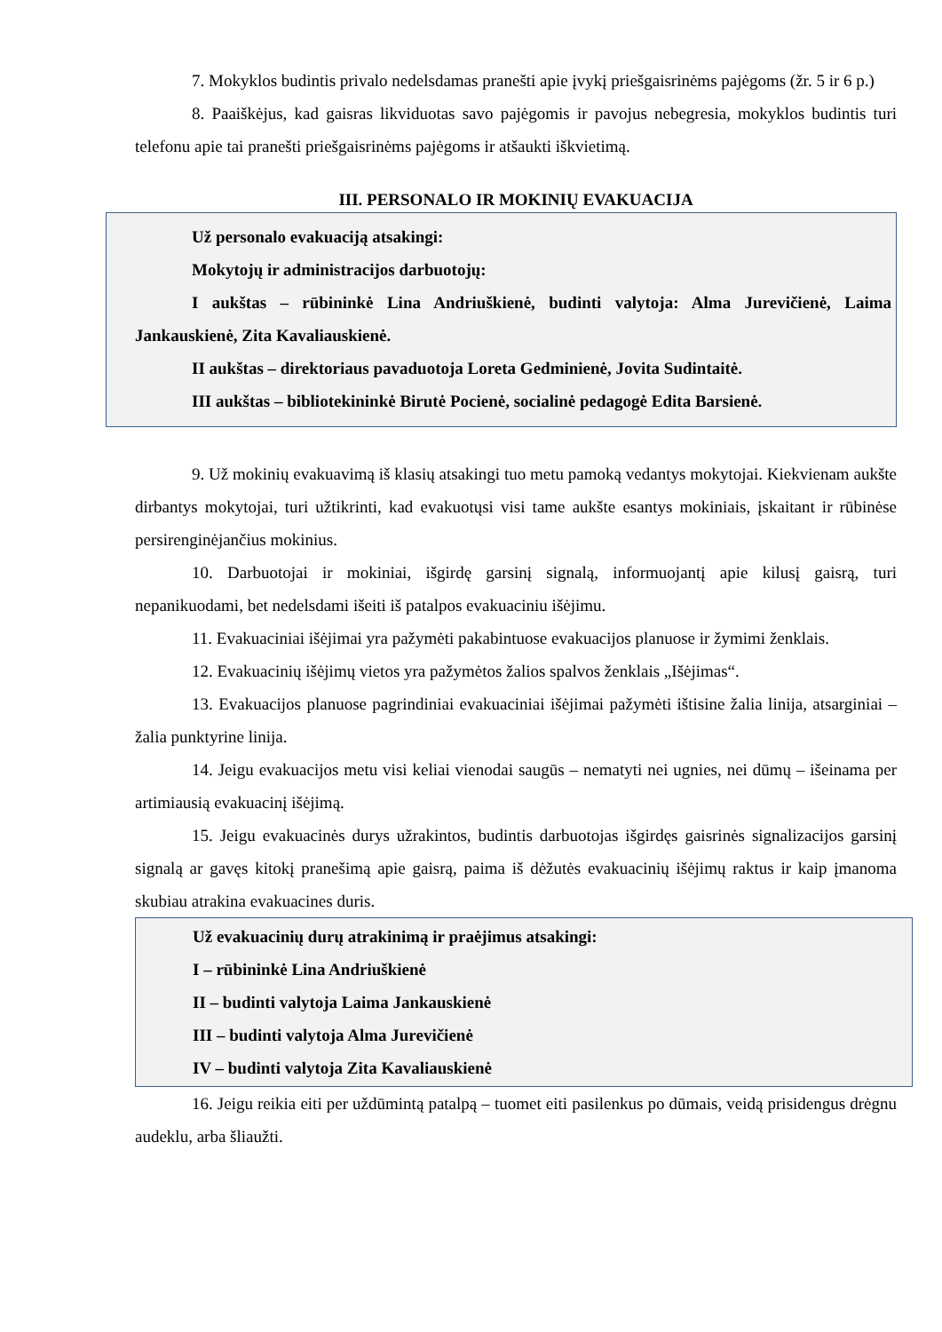7. Mokyklos budintis privalo nedelsdamas pranešti apie įvykį priešgaisrinėms pajėgoms (žr. 5 ir 6 p.)
8. Paaiškėjus, kad gaisras likviduotas savo pajėgomis ir pavojus nebegresia, mokyklos budintis turi telefonu apie tai pranešti priešgaisrinėms pajėgoms ir atšaukti iškvietimą.
III. PERSONALO IR MOKINIŲ EVAKUACIJA
Už personalo evakuaciją atsakingi:
Mokytojų ir administracijos darbuotojų:
I aukštas – rūbininkė Lina Andriuškienė, budinti valytoja: Alma Jurevičienė, Laima Jankauskienė, Zita Kavaliauskienė.
II aukštas – direktoriaus pavaduotoja Loreta Gedminienė, Jovita Sudintaitė.
III aukštas – bibliotekininkė Birutė Pocienė, socialinė pedagogė Edita Barsienė.
9. Už mokinių evakuavimą iš klasių atsakingi tuo metu pamoką vedantys mokytojai. Kiekvienam aukšte dirbantys mokytojai, turi užtikrinti, kad evakuotųsi visi tame aukšte esantys mokiniais, įskaitant ir rūbinėse persirenginėjančius mokinius.
10. Darbuotojai ir mokiniai, išgirdę garsinį signalą, informuojantį apie kilusį gaisrą, turi nepanikuodami, bet nedelsdami išeiti iš patalpos evakuaciniu išėjimu.
11. Evakuaciniai išėjimai yra pažymėti pakabintuose evakuacijos planuose ir žymimi ženklais.
12. Evakuacinių išėjimų vietos yra pažymėtos žalios spalvos ženklais „Išėjimas“.
13. Evakuacijos planuose pagrindiniai evakuaciniai išėjimai pažymėti ištisine žalia linija, atsarginiai – žalia punktyrine linija.
14. Jeigu evakuacijos metu visi keliai vienodai saugūs – nematyti nei ugnies, nei dūmų – išeinama per artimiausią evakuacinį išėjimą.
15. Jeigu evakuacinės durys užrakintos, budintis darbuotojas išgirdęs gaisrinės signalizacijos garsinį signalą ar gavęs kitokį pranešimą apie gaisrą, paima iš dėžutės evakuacinių išėjimų raktus ir kaip įmanoma skubiau atrakina evakuacines duris.
Už evakuacinių durų atrakinimą ir praėjimus atsakingi:
I – rūbininkė Lina Andriuškienė
II – budinti valytoja Laima Jankauskienė
III – budinti valytoja Alma Jurevičienė
IV – budinti valytoja Zita Kavaliauskienė
16. Jeigu reikia eiti per uždūmintą patalpą – tuomet eiti pasilenkus po dūmais, veidą prisidengus drėgnu audeklu, arba šliaužti.